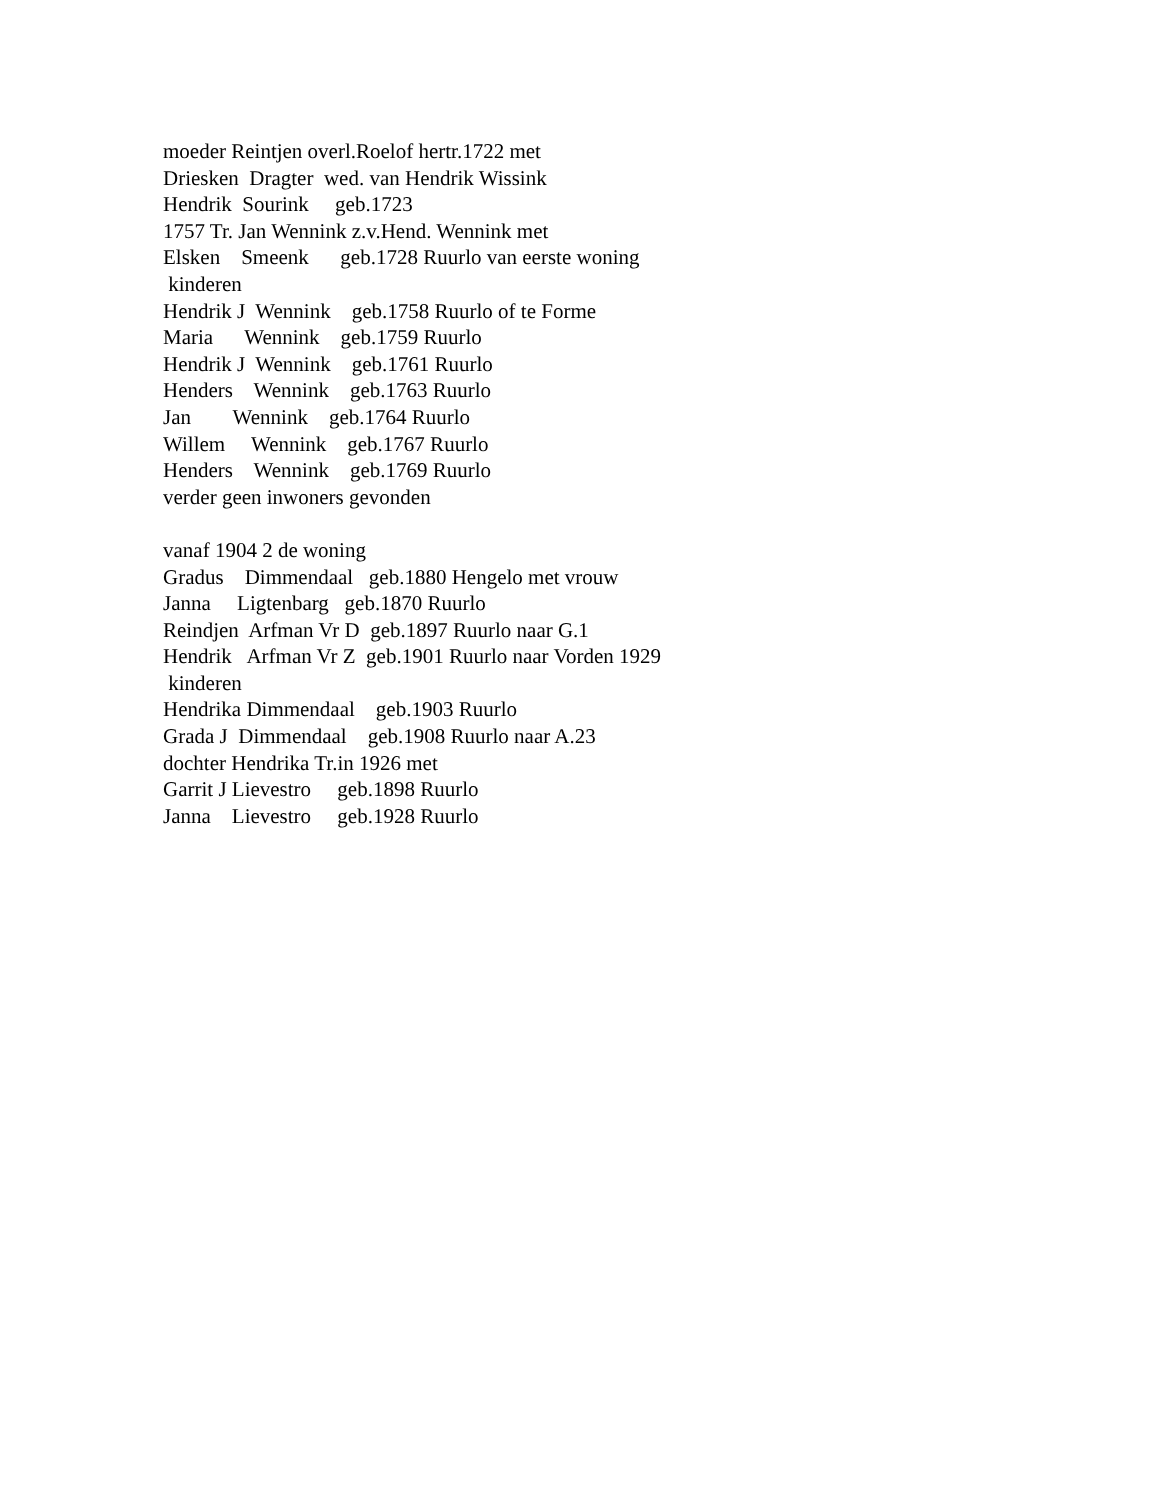moeder Reintjen overl.Roelof hertr.1722 met Driesken Dragter wed. van Hendrik Wissink Hendrik Sourink geb.1723 1757 Tr. Jan Wennink z.v.Hend. Wennink met Elsken Smeenk geb.1728 Ruurlo van eerste woning kinderen Hendrik J Wennink geb.1758 Ruurlo of te Forme Maria Wennink geb.1759 Ruurlo Hendrik J Wennink geb.1761 Ruurlo Henders Wennink geb.1763 Ruurlo Jan Wennink geb.1764 Ruurlo Willem Wennink geb.1767 Ruurlo Henders Wennink geb.1769 Ruurlo verder geen inwoners gevonden vanaf 1904 2 de woning Gradus Dimmendaal geb.1880 Hengelo met vrouw Janna Ligtenbarg geb.1870 Ruurlo Reindjen Arfman Vr D geb.1897 Ruurlo naar G.1 Hendrik Arfman Vr Z geb.1901 Ruurlo naar Vorden 1929 kinderen Hendrika Dimmendaal geb.1903 Ruurlo Grada J Dimmendaal geb.1908 Ruurlo naar A.23 dochter Hendrika Tr.in 1926 met Garrit J Lievestro geb.1898 Ruurlo Janna Lievestro geb.1928 Ruurlo